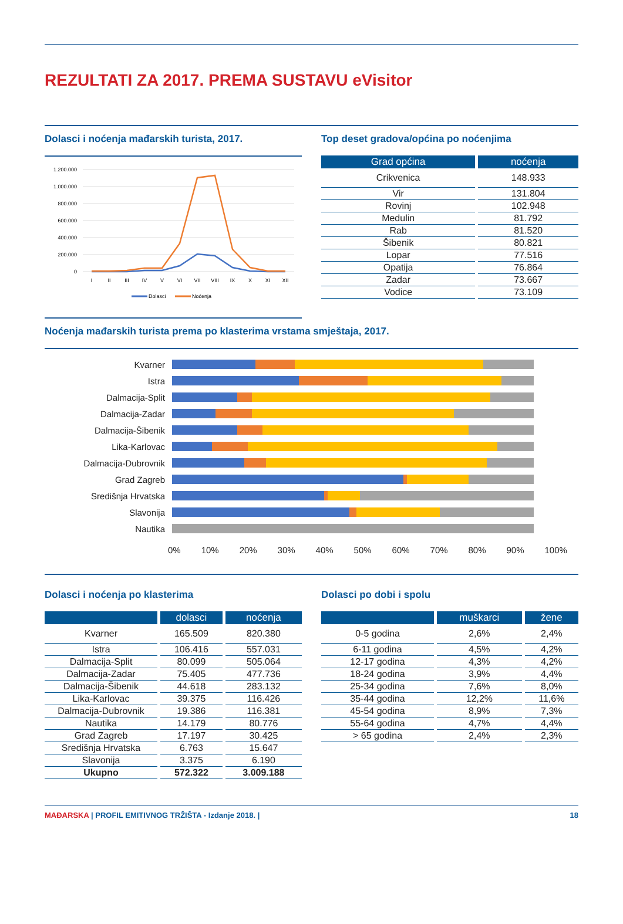REZULTATI ZA 2017. PREMA SUSTAVU eVisitor
Dolasci i noćenja mađarskih turista, 2017.
1.200.000
1.000.000
800.000
600.000
400.000
200.000
0
I
II
III
IV
V
VI
VII
VIII
IX
X
XI
XII
Dolasci
Noćenja
Top deset gradova/općina po noćenjima
| Grad općina | noćenja |
| --- | --- |
| Crikvenica | 148.933 |
| Vir | 131.804 |
| Rovinj | 102.948 |
| Medulin | 81.792 |
| Rab | 81.520 |
| Šibenik | 80.821 |
| Lopar | 77.516 |
| Opatija | 76.864 |
| Zadar | 73.667 |
| Vodice | 73.109 |
Noćenja mađarskih turista prema po klasterima vrstama smještaja, 2017.
Kvarner
Istra
Dalmacija-Split
Dalmacija-Zadar
Dalmacija-Šibenik
Lika-Karlovac
Dalmacija-Dubrovnik
Grad Zagreb
Središnja Hrvatska
Slavonija
Nautika
0% 10% 20% 30% 40% 50% 60% 70% 80% 90% 100%
Dolasci i noćenja po klasterima
| | dolasci | noćenja |
| --- | --- | --- |
| Kvarner | 165.509 | 820.380 |
| Istra | 106.416 | 557.031 |
| Dalmacija-Split | 80.099 | 505.064 |
| Dalmacija-Zadar | 75.405 | 477.736 |
| Dalmacija-Šibenik | 44.618 | 283.132 |
| Lika-Karlovac | 39.375 | 116.426 |
| Dalmacija-Dubrovnik | 19.386 | 116.381 |
| Nautika | 14.179 | 80.776 |
| Grad Zagreb | 17.197 | 30.425 |
| Središnja Hrvatska | 6.763 | 15.647 |
| Slavonija | 3.375 | 6.190 |
| Ukupno | 572.322 | 3.009.188 |
Dolasci po dobi i spolu
| | muškarci | žene |
| --- | --- | --- |
| 0-5 godina | 2,6% | 2,4% |
| 6-11 godina | 4,5% | 4,2% |
| 12-17 godina | 4,3% | 4,2% |
| 18-24 godina | 3,9% | 4,4% |
| 25-34 godina | 7,6% | 8,0% |
| 35-44 godina | 12,2% | 11,6% |
| 45-54 godina | 8,9% | 7,3% |
| 55-64 godina | 4,7% | 4,4% |
| > 65 godina | 2,4% | 2,3% |
MAĐARSKA | PROFIL EMITIVNOG TRŽIŠTA - Izdanje 2018. | 18